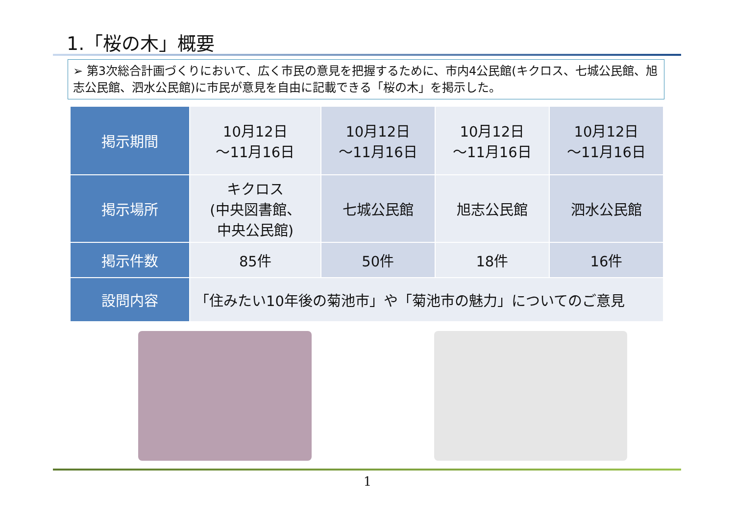1.「桜の木」概要
➢ 第3次総合計画づくりにおいて、広く市民の意見を把握するために、市内4公民館(キクロス、七城公民館、旭志公民館、泗水公民館)に市民が意見を自由に記載できる「桜の木」を掲示した。
| 掲示期間 | 10月12日 ～11月16日 | 10月12日 ～11月16日 | 10月12日 ～11月16日 | 10月12日 ～11月16日 |
| 掲示場所 | キクロス (中央図書館、 中央公民館) | 七城公民館 | 旭志公民館 | 泗水公民館 |
| 掲示件数 | 85件 | 50件 | 18件 | 16件 |
| 設問内容 | 「住みたい10年後の菊池市」や「菊池市の魅力」についてのご意見 | | | |
1